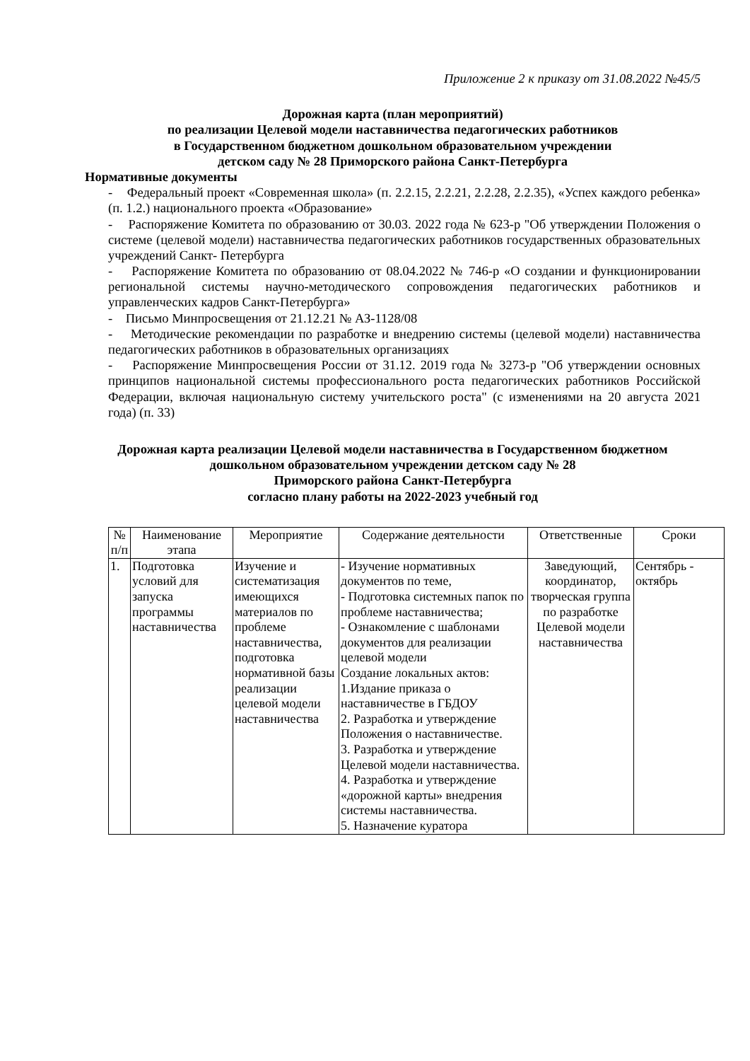Приложение 2 к приказу от 31.08.2022 №45/5
Дорожная карта (план мероприятий)
по реализации Целевой модели наставничества педагогических работников
в Государственном бюджетном дошкольном образовательном учреждении
детском саду № 28 Приморского района Санкт-Петербурга
Нормативные документы
- Федеральный проект «Современная школа» (п. 2.2.15, 2.2.21, 2.2.28, 2.2.35), «Успех каждого ребенка» (п. 1.2.) национального проекта «Образование»
- Распоряжение Комитета по образованию от 30.03. 2022 года № 623-р "Об утверждении Положения о системе (целевой модели) наставничества педагогических работников государственных образовательных учреждений Санкт- Петербурга
- Распоряжение Комитета по образованию от 08.04.2022 № 746-р «О создании и функционировании региональной системы научно-методического сопровождения педагогических работников и управленческих кадров Санкт-Петербурга»
- Письмо Минпросвещения от 21.12.21 № АЗ-1128/08
- Методические рекомендации по разработке и внедрению системы (целевой модели) наставничества педагогических работников в образовательных организациях
- Распоряжение Минпросвещения России от 31.12. 2019 года № 3273-р "Об утверждении основных принципов национальной системы профессионального роста педагогических работников Российской Федерации, включая национальную систему учительского роста" (с изменениями на 20 августа 2021 года) (п. 33)
Дорожная карта реализации Целевой модели наставничества в Государственном бюджетном дошкольном образовательном учреждении детском саду № 28
Приморского района Санкт-Петербурга
согласно плану работы на 2022-2023 учебный год
| № п/п | Наименование этапа | Мероприятие | Содержание деятельности | Ответственные | Сроки |
| --- | --- | --- | --- | --- | --- |
| 1. | Подготовка условий для запуска программы наставничества | Изучение и систематизация имеющихся материалов по проблеме наставничества, подготовка нормативной базы реализации целевой модели наставничества | - Изучение нормативных документов по теме, - Подготовка системных папок по проблеме наставничества; - Ознакомление с шаблонами документов для реализации целевой модели Создание локальных актов: 1.Издание приказа о наставничестве в ГБДОУ 2. Разработка и утверждение Положения о наставничестве. 3. Разработка и утверждение Целевой модели наставничества. 4. Разработка и утверждение «дорожной карты» внедрения системы наставничества. 5. Назначение куратора | Заведующий, координатор, творческая группа по разработке Целевой модели наставничества | Сентябрь - октябрь |